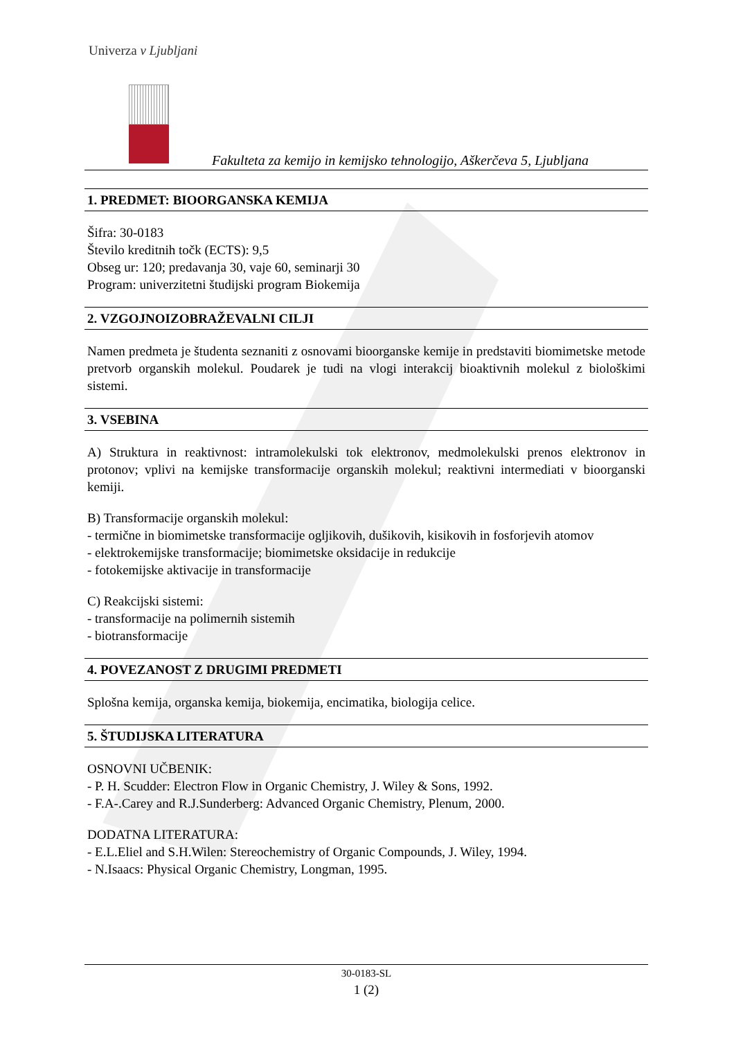Univerza v Ljubljani
Fakulteta za kemijo in kemijsko tehnologijo, Aškerčeva 5, Ljubljana
1. PREDMET: BIOORGANSKA KEMIJA
Šifra: 30-0183
Število kreditnih točk (ECTS): 9,5
Obseg ur: 120; predavanja 30, vaje 60, seminarji 30
Program: univerzitetni študijski program Biokemija
2. VZGOJNOIZOBRAŽEVALNI CILJI
Namen predmeta je študenta seznaniti z osnovami bioorganske kemije in predstaviti biomimetske metode pretvorb organskih molekul. Poudarek je tudi na vlogi interakcij bioaktivnih molekul z biološkimi sistemi.
3. VSEBINA
A) Struktura in reaktivnost: intramolekulski tok elektronov, medmolekulski prenos elektronov in protonov; vplivi na kemijske transformacije organskih molekul; reaktivni intermediati v bioorganski kemiji.
B) Transformacije organskih molekul:
- termične in biomimetske transformacije ogljikovih, dušikovih, kisikovih in fosforjevih atomov
- elektrokemijske transformacije; biomimetske oksidacije in redukcije
- fotokemijske aktivacije in transformacije
C) Reakcijski sistemi:
- transformacije na polimernih sistemih
- biotransformacije
4. POVEZANOST Z DRUGIMI PREDMETI
Splošna kemija, organska kemija, biokemija, encimatika, biologija celice.
5. ŠTUDIJSKA LITERATURA
OSNOVNI UČBENIK:
- P. H. Scudder: Electron Flow in Organic Chemistry, J. Wiley & Sons, 1992.
- F.A-.Carey and R.J.Sunderberg: Advanced Organic Chemistry, Plenum, 2000.
DODATNA LITERATURA:
- E.L.Eliel and S.H.Wilen: Stereochemistry of Organic Compounds, J. Wiley, 1994.
- N.Isaacs: Physical Organic Chemistry, Longman, 1995.
30-0183-SL
1 (2)